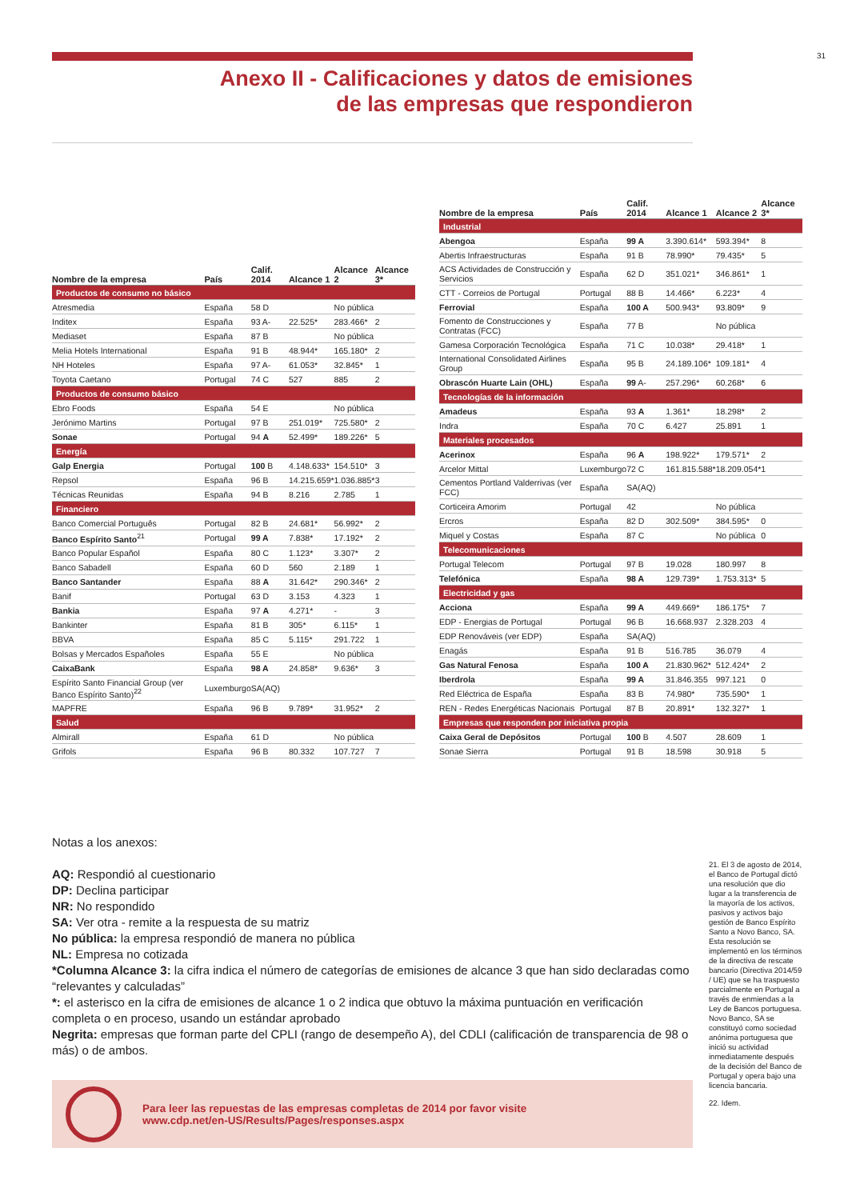31
Anexo II - Calificaciones y datos de emisiones
de las empresas que respondieron
| Nombre de la empresa | País | Calif. 2014 | Alcance 1 | Alcance 2 | Alcance 3* |
| --- | --- | --- | --- | --- | --- |
| Productos de consumo no básico | | | | | |
| Atresmedia | España | 58 D | | No pública | |
| Inditex | España | 93 A- | 22.525* | 283.466* | 2 |
| Mediaset | España | 87 B | | No pública | |
| Melia Hotels International | España | 91 B | 48.944* | 165.180* | 2 |
| NH Hoteles | España | 97 A- | 61.053* | 32.845* | 1 |
| Toyota Caetano | Portugal | 74 C | 527 | 885 | 2 |
| Productos de consumo básico | | | | | |
| Ebro Foods | España | 54 E | | No pública | |
| Jerónimo Martins | Portugal | 97 B | 251.019* | 725.580* | 2 |
| Sonae | Portugal | 94 A | 52.499* | 189.226* | 5 |
| Energía | | | | | |
| Galp Energia | Portugal | 100 B | 4.148.633* | 154.510* | 3 |
| Repsol | España | 96 B | 14.215.659* | 1.036.885* | 3 |
| Técnicas Reunidas | España | 94 B | 8.216 | 2.785 | 1 |
| Financiero | | | | | |
| Banco Comercial Português | Portugal | 82 B | 24.681* | 56.992* | 2 |
| Banco Espírito Santo<sup>21</sup> | Portugal | 99 A | 7.838* | 17.192* | 2 |
| Banco Popular Español | España | 80 C | 1.123* | 3.307* | 2 |
| Banco Sabadell | España | 60 D | 560 | 2.189 | 1 |
| Banco Santander | España | 88 A | 31.642* | 290.346* | 2 |
| Banif | Portugal | 63 D | 3.153 | 4.323 | 1 |
| Bankia | España | 97 A | 4.271* | - | 3 |
| Bankinter | España | 81 B | 305* | 6.115* | 1 |
| BBVA | España | 85 C | 5.115* | 291.722 | 1 |
| Bolsas y Mercados Españoles | España | 55 E | | No pública | |
| CaixaBank | España | 98 A | 24.858* | 9.636* | 3 |
| Espírito Santo Financial Group (ver Banco Espírito Santo)<sup>22</sup> | Luxemburgo | SA(AQ) | | | |
| MAPFRE | España | 96 B | 9.789* | 31.952* | 2 |
| Salud | | | | | |
| Almirall | España | 61 D | | No pública | |
| Grifols | España | 96 B | 80.332 | 107.727 | 7 |
| Nombre de la empresa | País | Calif. 2014 | Alcance 1 | Alcance 2 | Alcance 3* |
| --- | --- | --- | --- | --- | --- |
| Industrial | | | | | |
| Abengoa | España | 99 A | 3.390.614* | 593.394* | 8 |
| Abertis Infraestructuras | España | 91 B | 78.990* | 79.435* | 5 |
| ACS Actividades de Construcción y Servicios | España | 62 D | 351.021* | 346.861* | 1 |
| CTT - Correios de Portugal | Portugal | 88 B | 14.466* | 6.223* | 4 |
| Ferrovial | España | 100 A | 500.943* | 93.809* | 9 |
| Fomento de Construcciones y Contratas (FCC) | España | 77 B | | No pública | |
| Gamesa Corporación Tecnológica | España | 71 C | 10.038* | 29.418* | 1 |
| International Consolidated Airlines Group | España | 95 B | 24.189.106* | 109.181* | 4 |
| Obrascón Huarte Lain (OHL) | España | 99 A- | 257.296* | 60.268* | 6 |
| Tecnologías de la información | | | | | |
| Amadeus | España | 93 A | 1.361* | 18.298* | 2 |
| Indra | España | 70 C | 6.427 | 25.891 | 1 |
| Materiales procesados | | | | | |
| Acerinox | España | 96 A | 198.922* | 179.571* | 2 |
| Arcelor Mittal | Luxemburgo | 72 C | 161.815.588* | 18.209.054* | 1 |
| Cementos Portland Valderrivas (ver FCC) | España | SA(AQ) | | | |
| Corticeira Amorim | Portugal | 42 | | No pública | |
| Ercros | España | 82 D | 302.509* | 384.595* | 0 |
| Miquel y Costas | España | 87 C | | No pública | 0 |
| Telecomunicaciones | | | | | |
| Portugal Telecom | Portugal | 97 B | 19.028 | 180.997 | 8 |
| Telefónica | España | 98 A | 129.739* | 1.753.313* | 5 |
| Electricidad y gas | | | | | |
| Acciona | España | 99 A | 449.669* | 186.175* | 7 |
| EDP - Energias de Portugal | Portugal | 96 B | 16.668.937 | 2.328.203 | 4 |
| EDP Renováveis (ver EDP) | España | SA(AQ) | | | |
| Enagás | España | 91 B | 516.785 | 36.079 | 4 |
| Gas Natural Fenosa | España | 100 A | 21.830.962* | 512.424* | 2 |
| Iberdrola | España | 99 A | 31.846.355 | 997.121 | 0 |
| Red Eléctrica de España | España | 83 B | 74.980* | 735.590* | 1 |
| REN - Redes Energéticas Nacionais | Portugal | 87 B | 20.891* | 132.327* | 1 |
| Empresas que responden por iniciativa propia | | | | | |
| Caixa Geral de Depósitos | Portugal | 100 B | 4.507 | 28.609 | 1 |
| Sonae Sierra | Portugal | 91 B | 18.598 | 30.918 | 5 |
Notas a los anexos:
AQ: Respondió al cuestionario
DP: Declina participar
NR: No respondido
SA: Ver otra - remite a la respuesta de su matriz
No pública: la empresa respondió de manera no pública
NL: Empresa no cotizada
*Columna Alcance 3: la cifra indica el número de categorías de emisiones de alcance 3 que han sido declaradas como “relevantes y calculadas”
*: el asterisco en la cifra de emisiones de alcance 1 o 2 indica que obtuvo la máxima puntuación en verificación completa o en proceso, usando un estándar aprobado
Negrita: empresas que forman parte del CPLI (rango de desempeño A), del CDLI (calificación de transparencia de 98 o más) o de ambos.
21. El 3 de agosto de 2014, el Banco de Portugal dictó una resolución que dio lugar a la transferencia de la mayoría de los activos, pasivos y activos bajo gestión de Banco Espírito Santo a Novo Banco, SA. Esta resolución se implementó en los términos de la directiva de rescate bancario (Directiva 2014/59 / UE) que se ha traspuesto parcialmente en Portugal a través de enmiendas a la Ley de Bancos portuguesa. Novo Banco, SA se constituyó como sociedad anónima portuguesa que inició su actividad inmediatamente después de la decisión del Banco de Portugal y opera bajo una licencia bancaria.
22. Idem.
Para leer las repuestas de las empresas completas de 2014 por favor visite
www.cdp.net/en-US/Results/Pages/responses.aspx